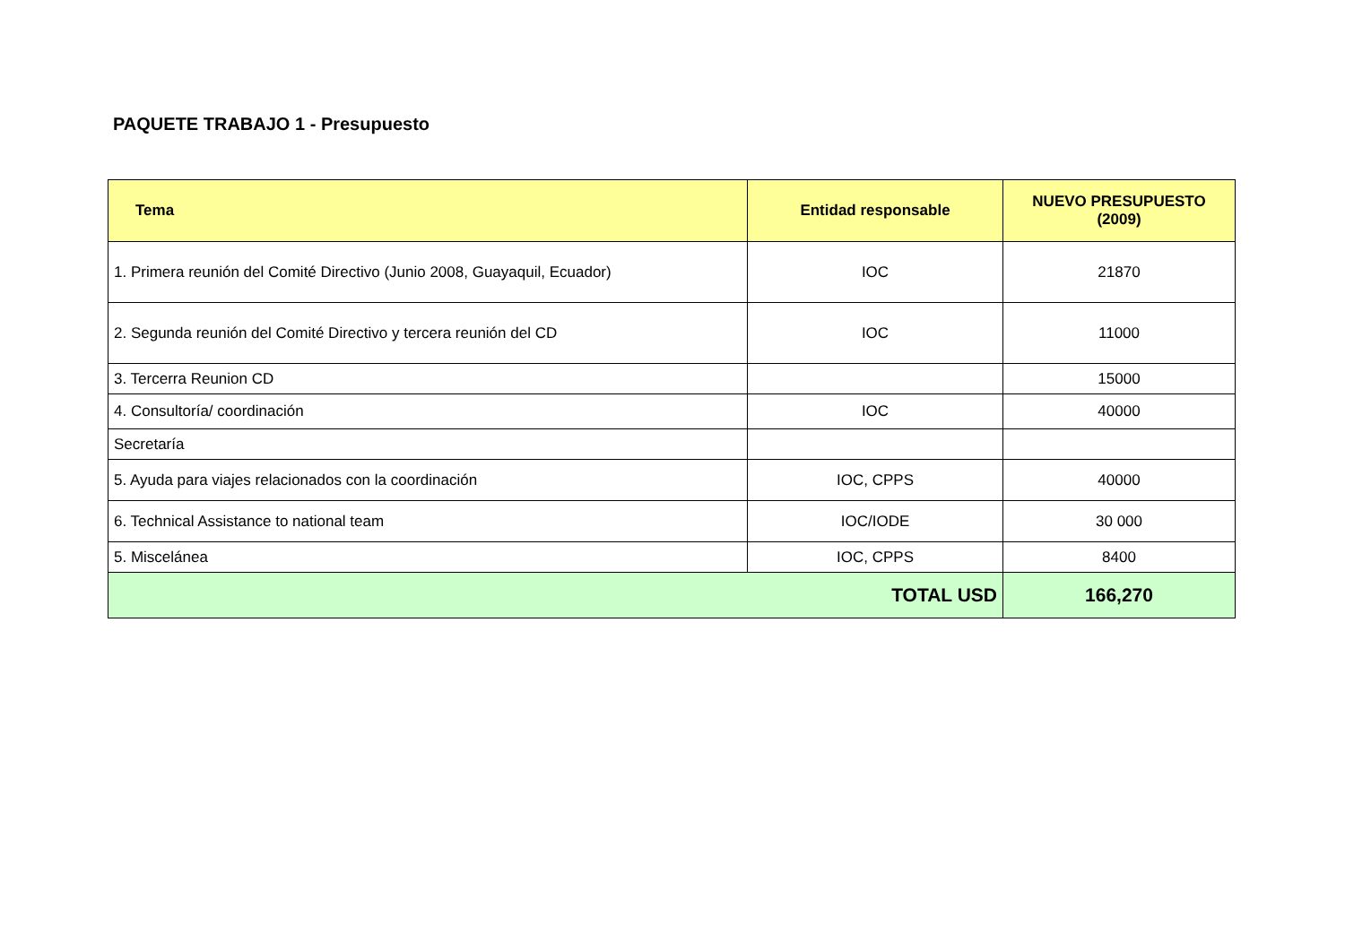PAQUETE TRABAJO 1 - Presupuesto
| Tema | Entidad responsable | NUEVO PRESUPUESTO (2009) |
| --- | --- | --- |
| 1. Primera reunión del Comité Directivo (Junio 2008, Guayaquil, Ecuador) | IOC | 21870 |
| 2. Segunda reunión del Comité Directivo y tercera reunión del CD | IOC | 11000 |
| 3. Tercerra Reunion CD | | 15000 |
| 4. Consultoría/ coordinación | IOC | 40000 |
| Secretaría | | |
| 5. Ayuda para viajes relacionados con la coordinación | IOC, CPPS | 40000 |
| 6. Technical Assistance to national team | IOC/IODE | 30 000 |
| 5. Miscelánea | IOC, CPPS | 8400 |
| TOTAL USD | | 166,270 |